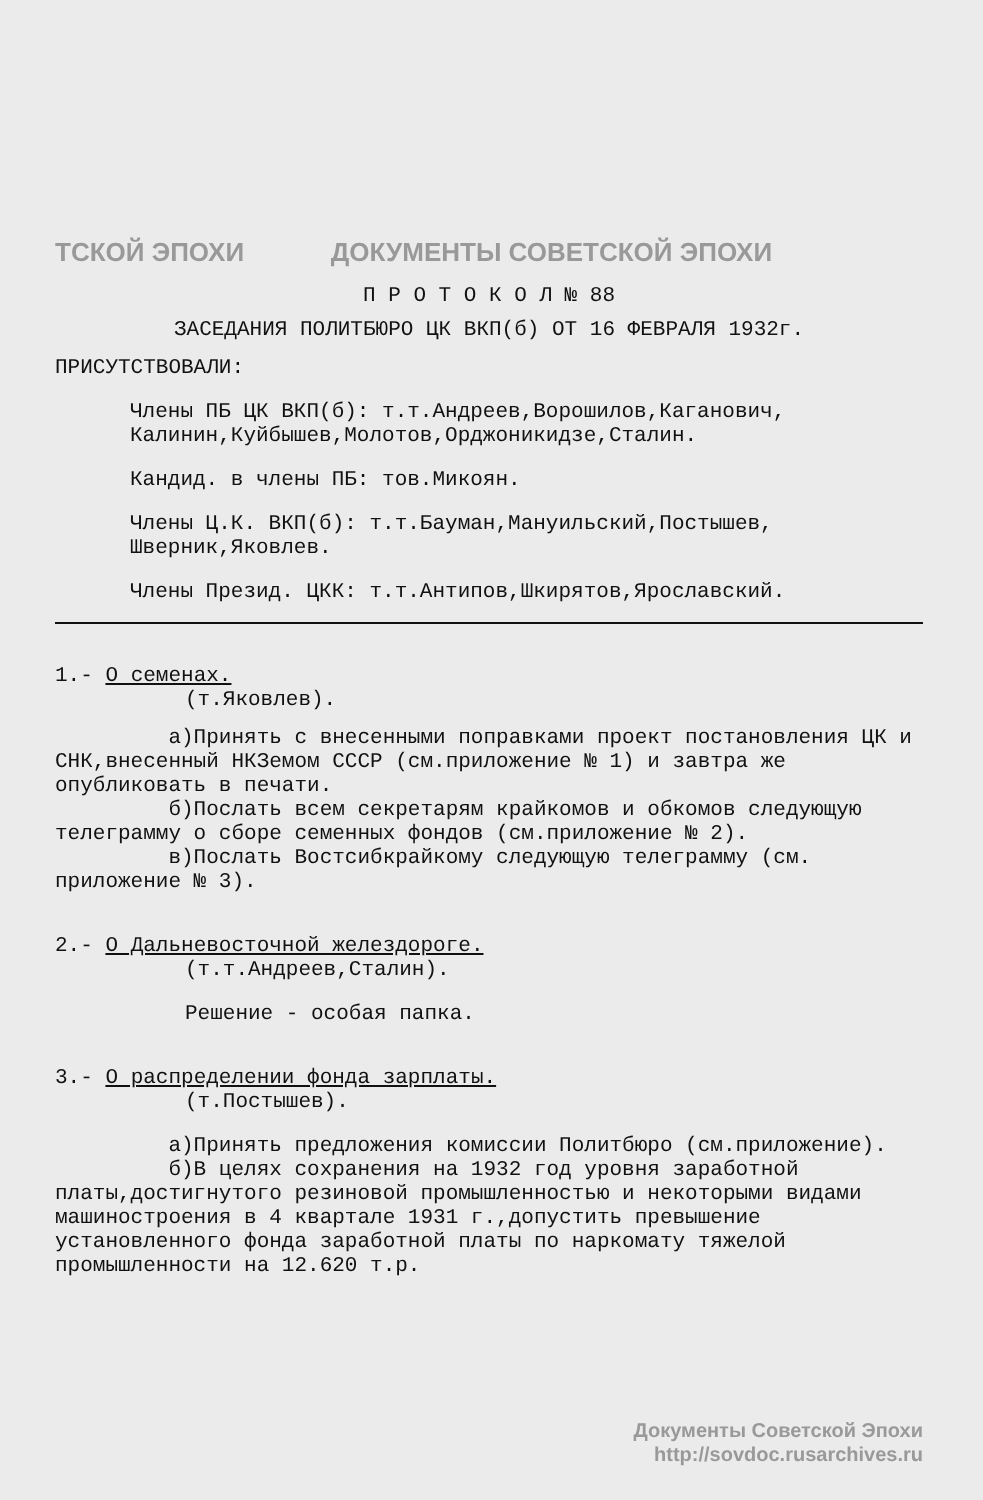ТСКОЙ ЭПОХИ ДОКУМЕНТЫ СОВЕТСКОЙ ЭПОХИ
П Р О Т О К О Л № 88
ЗАСЕДАНИЯ ПОЛИТБЮРО ЦК ВКП(б) ОТ 16 ФЕВРАЛЯ 1932г.
ПРИСУТСТВОВАЛИ:
Члены ПБ ЦК ВКП(б): т.т.Андреев,Ворошилов,Каганович, Калинин,Куйбышев,Молотов,Орджоникидзе,Сталин.
Кандид. в члены ПБ: тов.Микоян.
Члены Ц.К. ВКП(б): т.т.Бауман,Мануильский,Постышев, Шверник,Яковлев.
Члены Презид. ЦКК: т.т.Антипов,Шкирятов,Ярославский.
1.- О семенах.
(т.Яковлев).
а)Принять с внесенными поправками проект постановления ЦК и СНК,внесенный НКЗемом СССР (см.приложение № 1) и завтра же опубликовать в печати.
б)Послать всем секретарям крайкомов и обкомов следующую телеграмму о сборе семенных фондов (см.приложение № 2).
в)Послать Востсибкрайкому следующую телеграмму (см. приложение № 3).
2.- О Дальневосточной желездороге.
(т.т.Андреев,Сталин).
Решение - особая папка.
3.- О распределении фонда зарплаты.
(т.Постышев).
а)Принять предложения комиссии Политбюро (см.приложение).
б)В целях сохранения на 1932 год уровня заработной платы,достигнутого резиновой промышленностью и некоторыми видами машиностроения в 4 квартале 1931 г.,допустить превышение установленного фонда заработной платы по наркомату тяжелой промышленности на 12.620 т.р.
Документы Советской Эпохи
http://sovdoc.rusarchives.ru